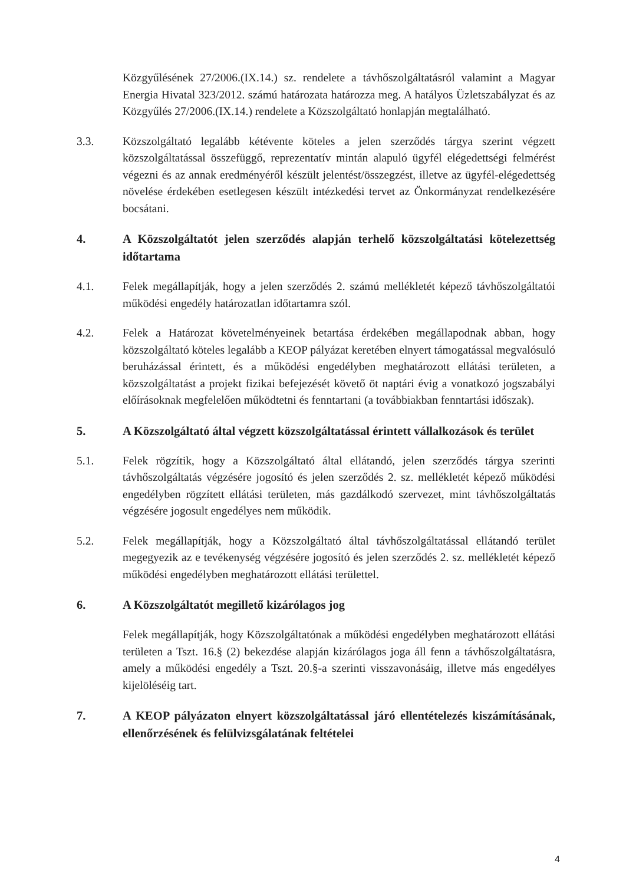Közgyűlésének 27/2006.(IX.14.) sz. rendelete a távhőszolgáltatásról valamint a Magyar Energia Hivatal 323/2012. számú határozata határozza meg. A hatályos Üzletszabályzat és az Közgyűlés 27/2006.(IX.14.) rendelete a Közszolgáltató honlapján megtalálható.
3.3. Közszolgáltató legalább kétévente köteles a jelen szerződés tárgya szerint végzett közszolgáltatással összefüggő, reprezentatív mintán alapuló ügyfél elégedettségi felmérést végezni és az annak eredményéről készült jelentést/összegzést, illetve az ügyfél-elégedettség növelése érdekében esetlegesen készült intézkedési tervet az Önkormányzat rendelkezésére bocsátani.
4. A Közszolgáltatót jelen szerződés alapján terhelő közszolgáltatási kötelezettség időtartama
4.1. Felek megállapítják, hogy a jelen szerződés 2. számú mellékletét képező távhőszolgáltatói működési engedély határozatlan időtartamra szól.
4.2. Felek a Határozat követelményeinek betartása érdekében megállapodnak abban, hogy közszolgáltató köteles legalább a KEOP pályázat keretében elnyert támogatással megvalósuló beruházással érintett, és a működési engedélyben meghatározott ellátási területen, a közszolgáltatást a projekt fizikai befejezését követő öt naptári évig a vonatkozó jogszabályi előírásoknak megfelelően működtetni és fenntartani (a továbbiakban fenntartási időszak).
5. A Közszolgáltató által végzett közszolgáltatással érintett vállalkozások és terület
5.1. Felek rögzítik, hogy a Közszolgáltató által ellátandó, jelen szerződés tárgya szerinti távhőszolgáltatás végzésére jogosító és jelen szerződés 2. sz. mellékletét képező működési engedélyben rögzített ellátási területen, más gazdálkodó szervezet, mint távhőszolgáltatás végzésére jogosult engedélyes nem működik.
5.2. Felek megállapítják, hogy a Közszolgáltató által távhőszolgáltatással ellátandó terület megegyezik az e tevékenység végzésére jogosító és jelen szerződés 2. sz. mellékletét képező működési engedélyben meghatározott ellátási területtel.
6. A Közszolgáltatót megillető kizárólagos jog
Felek megállapítják, hogy Közszolgáltatónak a működési engedélyben meghatározott ellátási területen a Tszt. 16.§ (2) bekezdése alapján kizárólagos joga áll fenn a távhőszolgáltatásra, amely a működési engedély a Tszt. 20.§-a szerinti visszavonásáig, illetve más engedélyes kijelöléséig tart.
7. A KEOP pályázaton elnyert közszolgáltatással járó ellentételezés kiszámításának, ellenőrzésének és felülvizsgálatának feltételei
4